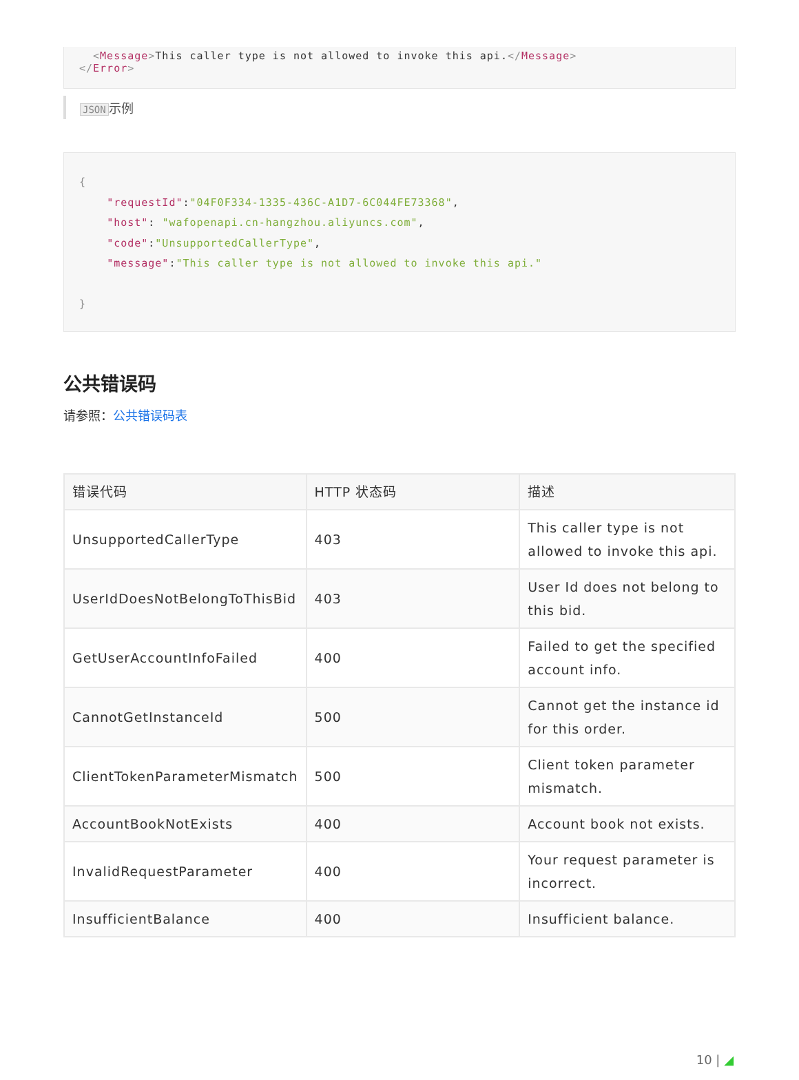<Message>This caller type is not allowed to invoke this api.</Message>
</Error>
JSON 示例
{
    "requestId":"04F0F334-1335-436C-A1D7-6C044FE73368",
    "host": "wafopenapi.cn-hangzhou.aliyuncs.com",
    "code":"UnsupportedCallerType",
    "message":"This caller type is not allowed to invoke this api."

}
公共错误码
请参照：公共错误码表
| 错误代码 | HTTP 状态码 | 描述 |
| --- | --- | --- |
| UnsupportedCallerType | 403 | This caller type is not allowed to invoke this api. |
| UserIdDoesNotBelongToThisBid | 403 | User Id does not belong to this bid. |
| GetUserAccountInfoFailed | 400 | Failed to get the specified account info. |
| CannotGetInstanceId | 500 | Cannot get the instance id for this order. |
| ClientTokenParameterMismatch | 500 | Client token parameter mismatch. |
| AccountBookNotExists | 400 | Account book not exists. |
| InvalidRequestParameter | 400 | Your request parameter is incorrect. |
| InsufficientBalance | 400 | Insufficient balance. |
10 | ◢